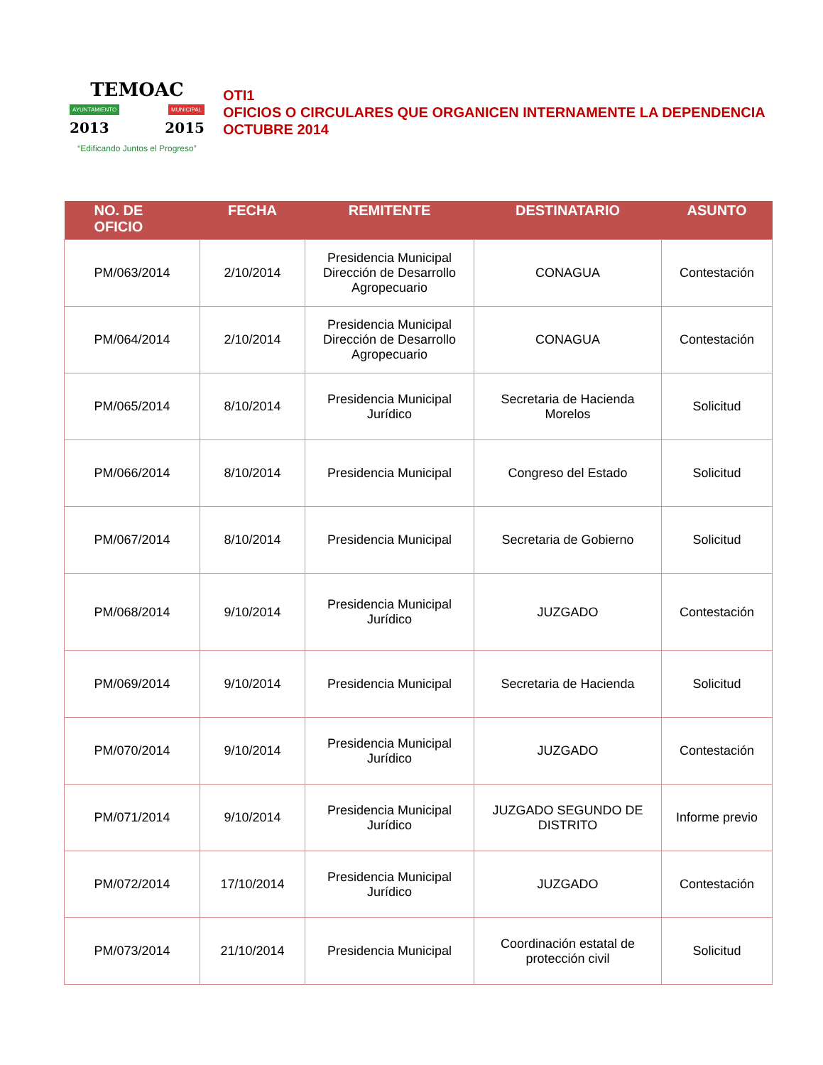TEMOAC
AYUNTAMIENTO MUNICIPAL
2013 2015
“Edificando Juntos el Progreso”
OTI1
OFICIOS O CIRCULARES QUE ORGANICEN INTERNAMENTE LA DEPENDENCIA
OCTUBRE 2014
| NO. DE OFICIO | FECHA | REMITENTE | DESTINATARIO | ASUNTO |
| --- | --- | --- | --- | --- |
| PM/063/2014 | 2/10/2014 | Presidencia Municipal Dirección de Desarrollo Agropecuario | CONAGUA | Contestación |
| PM/064/2014 | 2/10/2014 | Presidencia Municipal Dirección de Desarrollo Agropecuario | CONAGUA | Contestación |
| PM/065/2014 | 8/10/2014 | Presidencia Municipal Jurídico | Secretaria de Hacienda Morelos | Solicitud |
| PM/066/2014 | 8/10/2014 | Presidencia Municipal | Congreso del Estado | Solicitud |
| PM/067/2014 | 8/10/2014 | Presidencia Municipal | Secretaria de Gobierno | Solicitud |
| PM/068/2014 | 9/10/2014 | Presidencia Municipal Jurídico | JUZGADO | Contestación |
| PM/069/2014 | 9/10/2014 | Presidencia Municipal | Secretaria de Hacienda | Solicitud |
| PM/070/2014 | 9/10/2014 | Presidencia Municipal Jurídico | JUZGADO | Contestación |
| PM/071/2014 | 9/10/2014 | Presidencia Municipal Jurídico | JUZGADO SEGUNDO DE DISTRITO | Informe previo |
| PM/072/2014 | 17/10/2014 | Presidencia Municipal Jurídico | JUZGADO | Contestación |
| PM/073/2014 | 21/10/2014 | Presidencia Municipal | Coordinación estatal de protección civil | Solicitud |